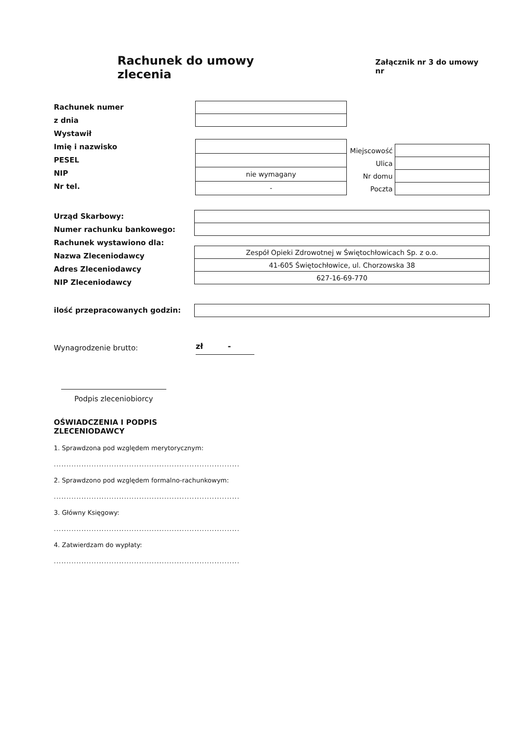Rachunek do umowy zlecenia
Załącznik nr 3 do umowy nr
Rachunek numer
z dnia
Wystawił
Imię i nazwisko
PESEL
NIP
Nr tel.
| nie wymagany |
| - |
| Miejscowość | |
| Ulica | |
| Nr domu | |
| Poczta | |
Urząd Skarbowy:
Numer rachunku bankowego:
Rachunek wystawiono dla:
Nazwa Zleceniodawcy
Adres Zleceniodawcy
NIP Zleceniodawcy
| Zespół Opieki Zdrowotnej w Świętochłowicach Sp. z o.o. |
| 41-605 Świętochłowice, ul. Chorzowska 38 |
| 627-16-69-770 |
ilość przepracowanych godzin:
Wynagrodzenie brutto:
zł -
Podpis zleceniobiorcy
OŚWIADCZENIA I PODPIS
ZLECENIODAWCY
1. Sprawdzona pod względem merytorycznym:
..........................................................................
2. Sprawdzono pod względem formalno-rachunkowym:
..........................................................................
3. Główny Księgowy:
..........................................................................
4. Zatwierdzam do wypłaty:
..........................................................................